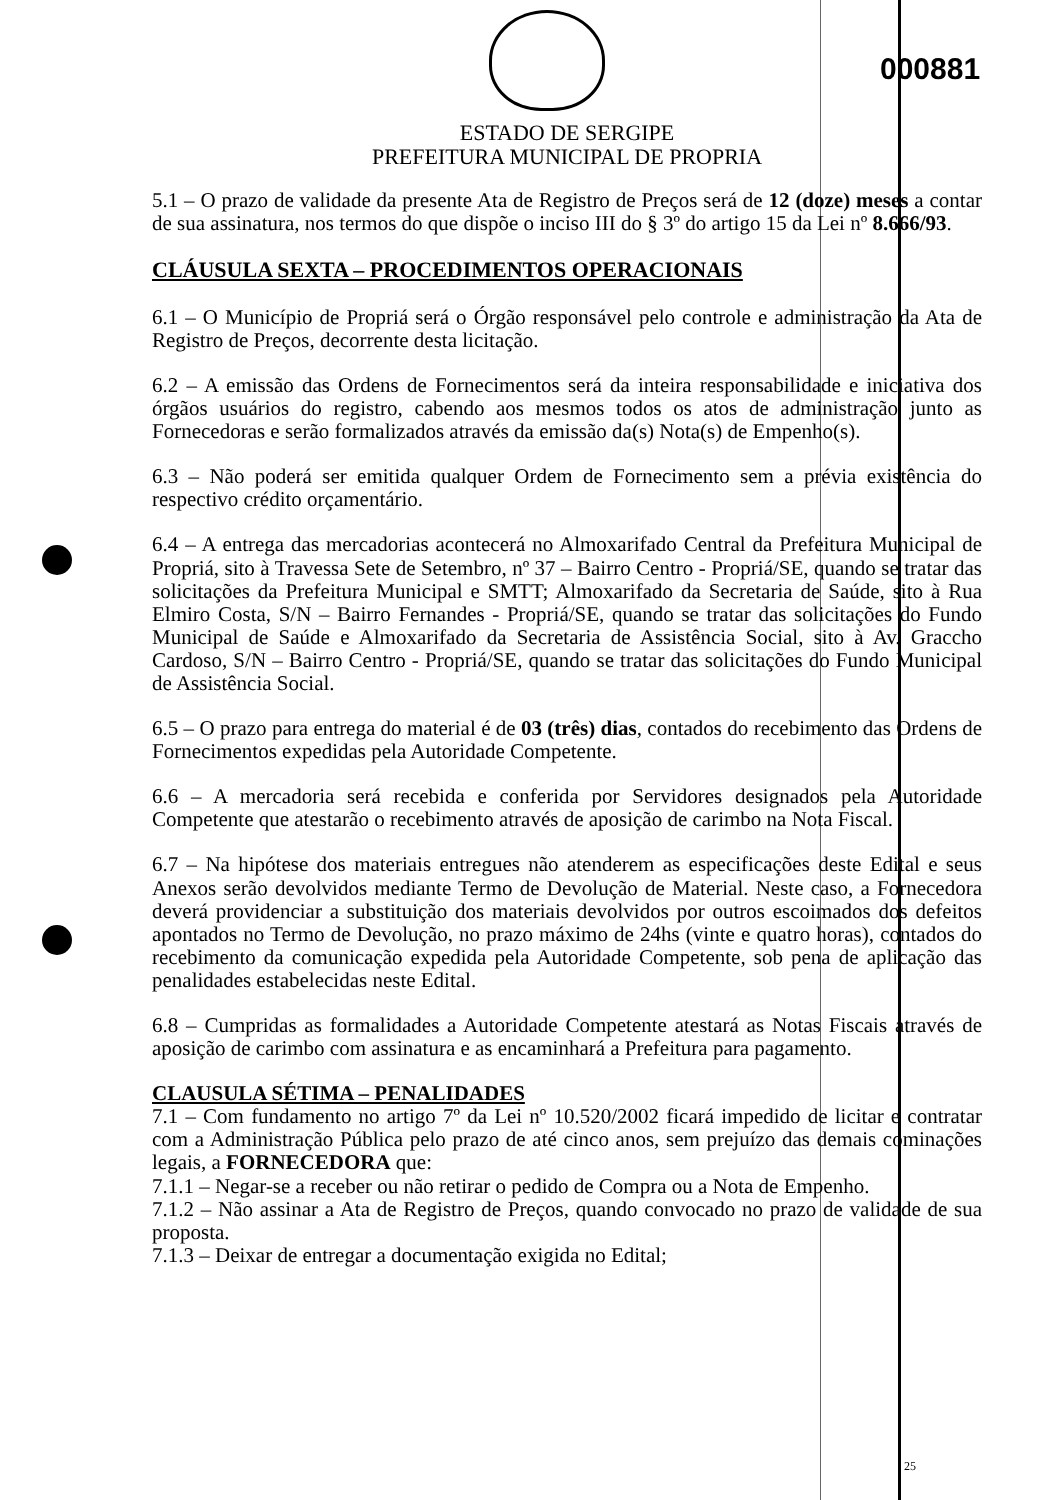000881
ESTADO DE SERGIPE
PREFEITURA MUNICIPAL DE PROPRIA
5.1 – O prazo de validade da presente Ata de Registro de Preços será de 12 (doze) meses a contar de sua assinatura, nos termos do que dispõe o inciso III do § 3º do artigo 15 da Lei nº 8.666/93.
CLÁUSULA SEXTA – PROCEDIMENTOS OPERACIONAIS
6.1 – O Município de Propriá será o Órgão responsável pelo controle e administração da Ata de Registro de Preços, decorrente desta licitação.
6.2 – A emissão das Ordens de Fornecimentos será da inteira responsabilidade e iniciativa dos órgãos usuários do registro, cabendo aos mesmos todos os atos de administração junto as Fornecedoras e serão formalizados através da emissão da(s) Nota(s) de Empenho(s).
6.3 – Não poderá ser emitida qualquer Ordem de Fornecimento sem a prévia existência do respectivo crédito orçamentário.
6.4 – A entrega das mercadorias acontecerá no Almoxarifado Central da Prefeitura Municipal de Propriá, sito à Travessa Sete de Setembro, nº 37 – Bairro Centro - Propriá/SE, quando se tratar das solicitações da Prefeitura Municipal e SMTT; Almoxarifado da Secretaria de Saúde, sito à Rua Elmiro Costa, S/N – Bairro Fernandes - Propriá/SE, quando se tratar das solicitações do Fundo Municipal de Saúde e Almoxarifado da Secretaria de Assistência Social, sito à Av. Graccho Cardoso, S/N – Bairro Centro - Propriá/SE, quando se tratar das solicitações do Fundo Municipal de Assistência Social.
6.5 – O prazo para entrega do material é de 03 (três) dias, contados do recebimento das Ordens de Fornecimentos expedidas pela Autoridade Competente.
6.6 – A mercadoria será recebida e conferida por Servidores designados pela Autoridade Competente que atestarão o recebimento através de aposição de carimbo na Nota Fiscal.
6.7 – Na hipótese dos materiais entregues não atenderem as especificações deste Edital e seus Anexos serão devolvidos mediante Termo de Devolução de Material. Neste caso, a Fornecedora deverá providenciar a substituição dos materiais devolvidos por outros escoimados dos defeitos apontados no Termo de Devolução, no prazo máximo de 24hs (vinte e quatro horas), contados do recebimento da comunicação expedida pela Autoridade Competente, sob pena de aplicação das penalidades estabelecidas neste Edital.
6.8 – Cumpridas as formalidades a Autoridade Competente atestará as Notas Fiscais através de aposição de carimbo com assinatura e as encaminhará a Prefeitura para pagamento.
CLAUSULA SÉTIMA – PENALIDADES
7.1 – Com fundamento no artigo 7º da Lei nº 10.520/2002 ficará impedido de licitar e contratar com a Administração Pública pelo prazo de até cinco anos, sem prejuízo das demais cominações legais, a FORNECEDORA que:
7.1.1 – Negar-se a receber ou não retirar o pedido de Compra ou a Nota de Empenho.
7.1.2 – Não assinar a Ata de Registro de Preços, quando convocado no prazo de validade de sua proposta.
7.1.3 – Deixar de entregar a documentação exigida no Edital;
25